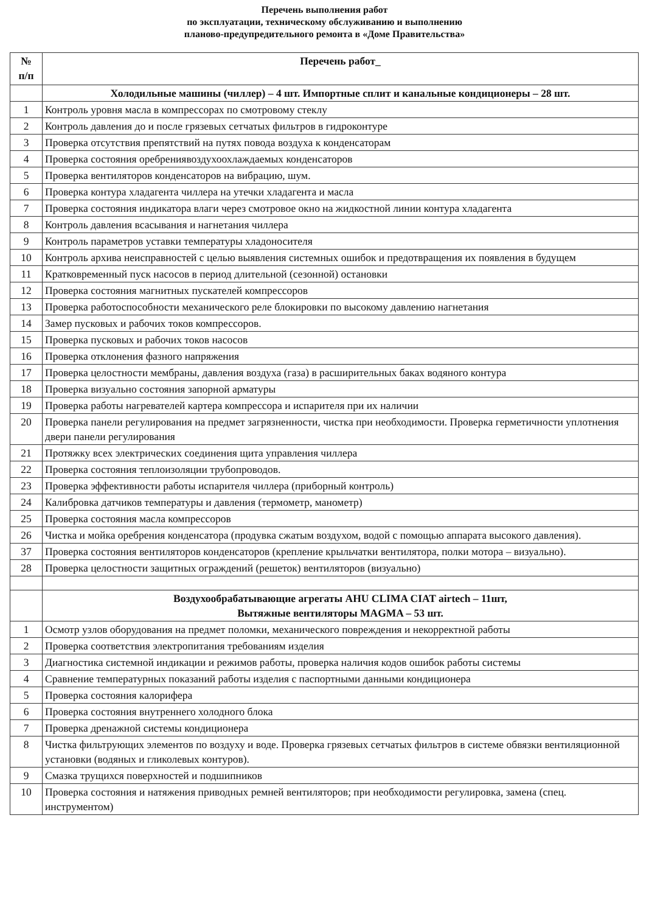Перечень выполнения работ
по эксплуатации, техническому обслуживанию и выполнению
планово-предупредительного ремонта в «Доме Правительства»
| № п/п | Перечень работ_ |
| --- | --- |
| | Холодильные машины (чиллер) – 4 шт. Импортные сплит и канальные кондиционеры – 28 шт. |
| 1 | Контроль уровня масла в компрессорах по смотровому стеклу |
| 2 | Контроль давления до и после грязевых сетчатых фильтров в гидроконтуре |
| 3 | Проверка отсутствия препятствий на путях повода воздуха к конденсаторам |
| 4 | Проверка состояния оребрениявоздухоохлаждаемых конденсаторов |
| 5 | Проверка вентиляторов конденсаторов на вибрацию, шум. |
| 6 | Проверка контура хладагента чиллера на утечки хладагента и масла |
| 7 | Проверка состояния индикатора влаги через смотровое окно на жидкостной линии контура хладагента |
| 8 | Контроль давления всасывания и нагнетания чиллера |
| 9 | Контроль параметров уставки температуры хладоносителя |
| 10 | Контроль архива неисправностей с целью выявления системных ошибок и предотвращения их появления в будущем |
| 11 | Кратковременный пуск насосов в период длительной (сезонной) остановки |
| 12 | Проверка состояния магнитных пускателей компрессоров |
| 13 | Проверка работоспособности механического реле блокировки по высокому давлению нагнетания |
| 14 | Замер пусковых и рабочих токов компрессоров. |
| 15 | Проверка пусковых и рабочих токов насосов |
| 16 | Проверка отклонения фазного напряжения |
| 17 | Проверка целостности мембраны, давления воздуха (газа) в расширительных баках водяного контура |
| 18 | Проверка визуально состояния запорной арматуры |
| 19 | Проверка работы нагревателей картера компрессора и испарителя при их наличии |
| 20 | Проверка панели регулирования на предмет загрязненности, чистка при необходимости. Проверка герметичности уплотнения двери панели регулирования |
| 21 | Протяжку всех электрических соединения щита управления чиллера |
| 22 | Проверка состояния теплоизоляции трубопроводов. |
| 23 | Проверка эффективности работы испарителя чиллера (приборный контроль) |
| 24 | Калибровка датчиков температуры и давления (термометр, манометр) |
| 25 | Проверка состояния масла компрессоров |
| 26 | Чистка и мойка оребрения конденсатора (продувка сжатым воздухом, водой с помощью аппарата высокого давления). |
| 37 | Проверка состояния вентиляторов конденсаторов (крепление крыльчатки вентилятора, полки мотора – визуально). |
| 28 | Проверка целостности защитных ограждений (решеток) вентиляторов (визуально) |
| | Воздухообрабатывающие агрегаты AHU CLIMA CIAT airtech – 11шт, Вытяжные вентиляторы MAGMA – 53 шт. |
| 1 | Осмотр узлов оборудования на предмет поломки, механического повреждения и некорректной работы |
| 2 | Проверка соответствия электропитания требованиям изделия |
| 3 | Диагностика системной индикации и режимов работы, проверка наличия кодов ошибок работы системы |
| 4 | Сравнение температурных показаний работы изделия с паспортными данными кондиционера |
| 5 | Проверка состояния калорифера |
| 6 | Проверка состояния внутреннего холодного блока |
| 7 | Проверка дренажной системы кондиционера |
| 8 | Чистка фильтрующих элементов по воздуху и воде. Проверка грязевых сетчатых фильтров в системе обвязки вентиляционной установки (водяных и гликолевых контуров). |
| 9 | Смазка трущихся поверхностей и подшипников |
| 10 | Проверка состояния и натяжения приводных ремней вентиляторов; при необходимости регулировка, замена (спец. инструментом) |